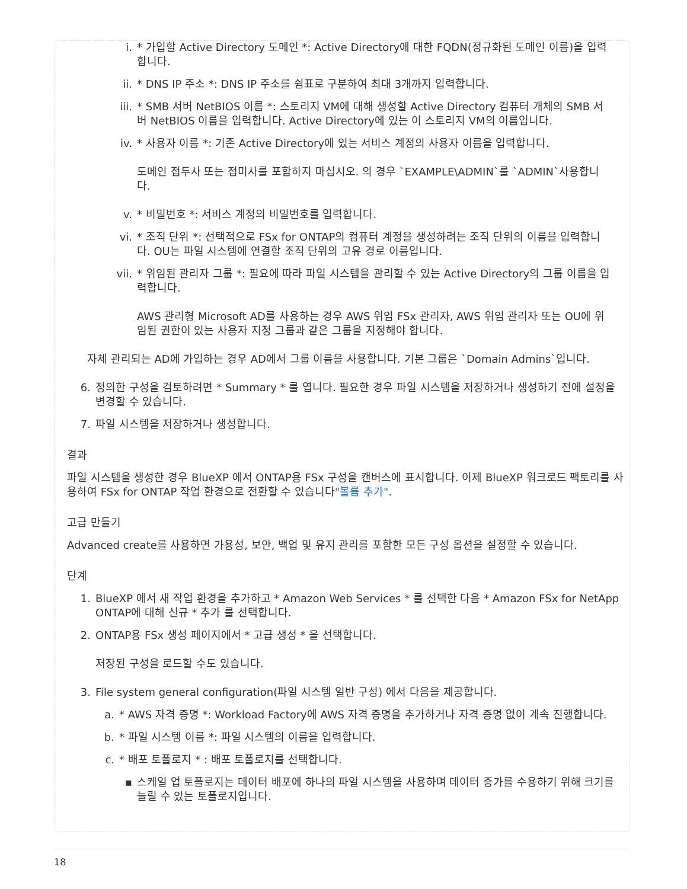i. * 가입할 Active Directory 도메인 *: Active Directory에 대한 FQDN(정규화된 도메인 이름)을 입력합니다.
ii. * DNS IP 주소 *: DNS IP 주소를 쉼표로 구분하여 최대 3개까지 입력합니다.
iii. * SMB 서버 NetBIOS 이름 *: 스토리지 VM에 대해 생성할 Active Directory 컴퓨터 개체의 SMB 서버 NetBIOS 이름을 입력합니다. Active Directory에 있는 이 스토리지 VM의 이름입니다.
iv. * 사용자 이름 *: 기존 Active Directory에 있는 서비스 계정의 사용자 이름을 입력합니다.
도메인 접두사 또는 접미사를 포함하지 마십시오. 의 경우 `EXAMPLE\ADMIN`를 `ADMIN`사용합니다.
v. * 비밀번호 *: 서비스 계정의 비밀번호를 입력합니다.
vi. * 조직 단위 *: 선택적으로 FSx for ONTAP의 컴퓨터 계정을 생성하려는 조직 단위의 이름을 입력합니다. OU는 파일 시스템에 연결할 조직 단위의 고유 경로 이름입니다.
vii. * 위임된 관리자 그룹 *: 필요에 따라 파일 시스템을 관리할 수 있는 Active Directory의 그룹 이름을 입력합니다.
AWS 관리형 Microsoft AD를 사용하는 경우 AWS 위임 FSx 관리자, AWS 위임 관리자 또는 OU에 위임된 권한이 있는 사용자 지정 그룹과 같은 그룹을 지정해야 합니다.
자체 관리되는 AD에 가입하는 경우 AD에서 그룹 이름을 사용합니다. 기본 그룹은 `Domain Admins`입니다.
6. 정의한 구성을 검토하려면 * Summary * 를 엽니다. 필요한 경우 파일 시스템을 저장하거나 생성하기 전에 설정을 변경할 수 있습니다.
7. 파일 시스템을 저장하거나 생성합니다.
결과
파일 시스템을 생성한 경우 BlueXP 에서 ONTAP용 FSx 구성을 캔버스에 표시합니다. 이제 BlueXP 워크로드 팩토리를 사용하여 FSx for ONTAP 작업 환경으로 전환할 수 있습니다"볼륨 추가".
고급 만들기
Advanced create를 사용하면 가용성, 보안, 백업 및 유지 관리를 포함한 모든 구성 옵션을 설정할 수 있습니다.
단계
1. BlueXP 에서 새 작업 환경을 추가하고 * Amazon Web Services * 를 선택한 다음 * Amazon FSx for NetApp ONTAP에 대해 신규 * 추가 를 선택합니다.
2. ONTAP용 FSx 생성 페이지에서 * 고급 생성 * 을 선택합니다.
저장된 구성을 로드할 수도 있습니다.
3. File system general configuration(파일 시스템 일반 구성) 에서 다음을 제공합니다.
a. * AWS 자격 증명 *: Workload Factory에 AWS 자격 증명을 추가하거나 자격 증명 없이 계속 진행합니다.
b. * 파일 시스템 이름 *: 파일 시스템의 이름을 입력합니다.
c. * 배포 토폴로지 * : 배포 토폴로지를 선택합니다.
▪ 스케일 업 토폴로지는 데이터 배포에 하나의 파일 시스템을 사용하며 데이터 증가를 수용하기 위해 크기를 늘릴 수 있는 토폴로지입니다.
18